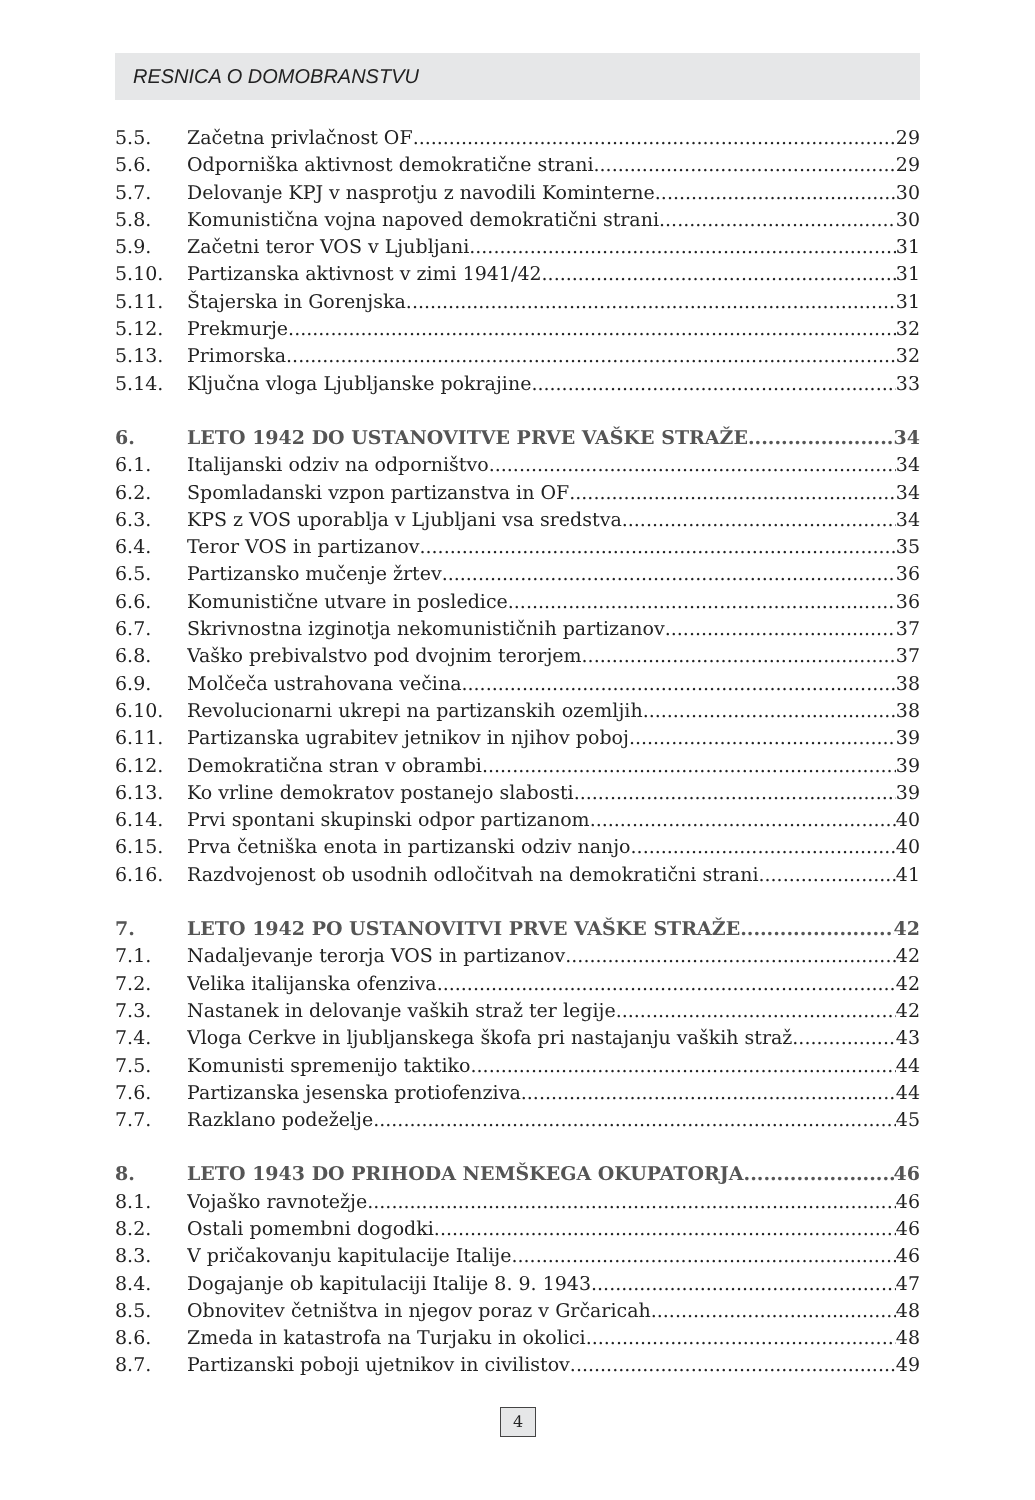RESNICA O DOMOBRANSTVU
5.5. Začetna privlačnost OF 29
5.6. Odporniška aktivnost demokratične strani 29
5.7. Delovanje KPJ v nasprotju z navodili Kominterne 30
5.8. Komunistična vojna napoved demokratični strani 30
5.9. Začetni teror VOS v Ljubljani 31
5.10. Partizanska aktivnost v zimi 1941/42 31
5.11. Štajerska in Gorenjska 31
5.12. Prekmurje 32
5.13. Primorska 32
5.14. Ključna vloga Ljubljanske pokrajine 33
6. LETO 1942 DO USTANOVITVE PRVE VAŠKE STRAŽE 34
6.1. Italijanski odziv na odporništvo 34
6.2. Spomladanski vzpon partizanstva in OF 34
6.3. KPS z VOS uporablja v Ljubljani vsa sredstva 34
6.4. Teror VOS in partizanov 35
6.5. Partizansko mučenje žrtev 36
6.6. Komunistične utvare in posledice 36
6.7. Skrivnostna izginotja nekomunističnih partizanov 37
6.8. Vaško prebivalstvo pod dvojnim terorjem 37
6.9. Molčeča ustrahovana večina 38
6.10. Revolucionarni ukrepi na partizanskih ozemljih 38
6.11. Partizanska ugrabitev jetnikov in njihov poboj 39
6.12. Demokratična stran v obrambi 39
6.13. Ko vrline demokratov postanejo slabosti 39
6.14. Prvi spontani skupinski odpor partizanom 40
6.15. Prva četniška enota in partizanski odziv nanjo 40
6.16. Razdvojenost ob usodnih odločitvah na demokratični strani 41
7. LETO 1942 PO USTANOVITVI PRVE VAŠKE STRAŽE 42
7.1. Nadaljevanje terorja VOS in partizanov 42
7.2. Velika italijanska ofenziva 42
7.3. Nastanek in delovanje vaških straž ter legije 42
7.4. Vloga Cerkve in ljubljanskega škofa pri nastajanju vaških straž 43
7.5. Komunisti spremenijo taktiko 44
7.6. Partizanska jesenska protiofenziva 44
7.7. Razklano podeželje 45
8. LETO 1943 DO PRIHODA NEMŠKEGA OKUPATORJA 46
8.1. Vojaško ravnotežje 46
8.2. Ostali pomembni dogodki 46
8.3. V pričakovanju kapitulacije Italije 46
8.4. Dogajanje ob kapitulaciji Italije 8. 9. 1943 47
8.5. Obnovitev četništva in njegov poraz v Grčaricah 48
8.6. Zmeda in katastrofa na Turjaku in okolici 48
8.7. Partizanski poboji ujetnikov in civilistov 49
4